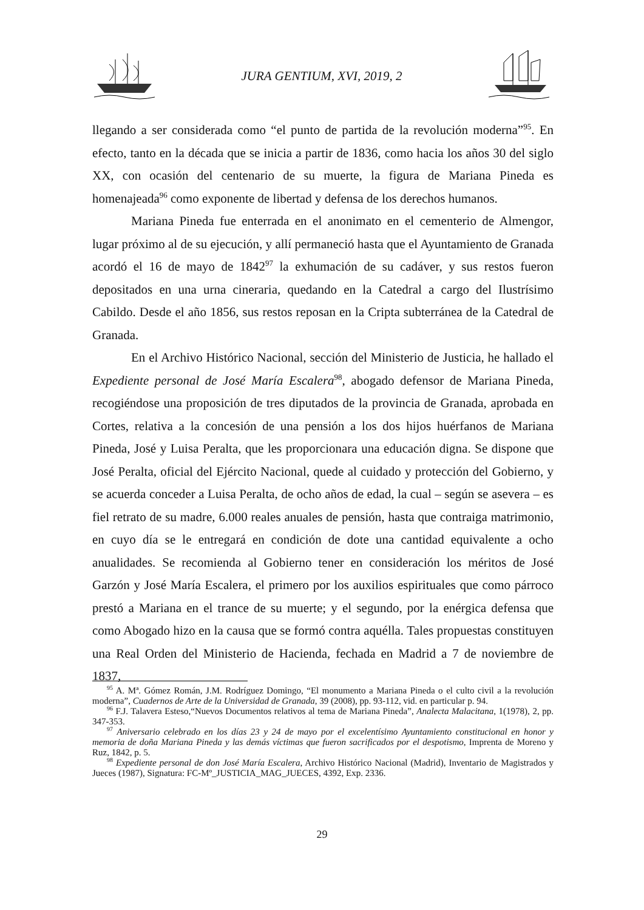JURA GENTIUM, XVI, 2019, 2
llegando a ser considerada como “el punto de partida de la revolución moderna”<sup>95</sup>. En efecto, tanto en la década que se inicia a partir de 1836, como hacia los años 30 del siglo XX, con ocasión del centenario de su muerte, la figura de Mariana Pineda es homenajeada<sup>96</sup> como exponente de libertad y defensa de los derechos humanos.
Mariana Pineda fue enterrada en el anonimato en el cementerio de Almengor, lugar próximo al de su ejecución, y allí permaneció hasta que el Ayuntamiento de Granada acordó el 16 de mayo de 1842<sup>97</sup> la exhumación de su cadáver, y sus restos fueron depositados en una urna cineraria, quedando en la Catedral a cargo del Ilustrísimo Cabildo. Desde el año 1856, sus restos reposan en la Cripta subterránea de la Catedral de Granada.
En el Archivo Histórico Nacional, sección del Ministerio de Justicia, he hallado el Expediente personal de José María Escalera<sup>98</sup>, abogado defensor de Mariana Pineda, recogiéndose una proposición de tres diputados de la provincia de Granada, aprobada en Cortes, relativa a la concesión de una pensión a los dos hijos huérfanos de Mariana Pineda, José y Luisa Peralta, que les proporcionara una educación digna. Se dispone que José Peralta, oficial del Ejército Nacional, quede al cuidado y protección del Gobierno, y se acuerda conceder a Luisa Peralta, de ocho años de edad, la cual – según se asevera – es fiel retrato de su madre, 6.000 reales anuales de pensión, hasta que contraiga matrimonio, en cuyo día se le entregará en condición de dote una cantidad equivalente a ocho anualidades. Se recomienda al Gobierno tener en consideración los méritos de José Garzón y José María Escalera, el primero por los auxilios espirituales que como párroco prestó a Mariana en el trance de su muerte; y el segundo, por la enérgica defensa que como Abogado hizo en la causa que se formó contra aquélla. Tales propuestas constituyen una Real Orden del Ministerio de Hacienda, fechada en Madrid a 7 de noviembre de 1837,
<sup>95</sup> A. Mª. Gómez Román, J.M. Rodríguez Domingo, “El monumento a Mariana Pineda o el culto civil a la revolución moderna”, Cuadernos de Arte de la Universidad de Granada, 39 (2008), pp. 93-112, vid. en particular p. 94.
<sup>96</sup> F.J. Talavera Esteso,“Nuevos Documentos relativos al tema de Mariana Pineda”, Analecta Malacitana, 1(1978), 2, pp. 347-353.
<sup>97</sup> Aniversario celebrado en los días 23 y 24 de mayo por el excelentísimo Ayuntamiento constitucional en honor y memoria de doña Mariana Pineda y las demás víctimas que fueron sacrificados por el despotismo, Imprenta de Moreno y Ruz, 1842, p. 5.
<sup>98</sup> Expediente personal de don José María Escalera, Archivo Histórico Nacional (Madrid), Inventario de Magistrados y Jueces (1987), Signatura: FC-Mº_JUSTICIA_MAG_JUECES, 4392, Exp. 2336.
29